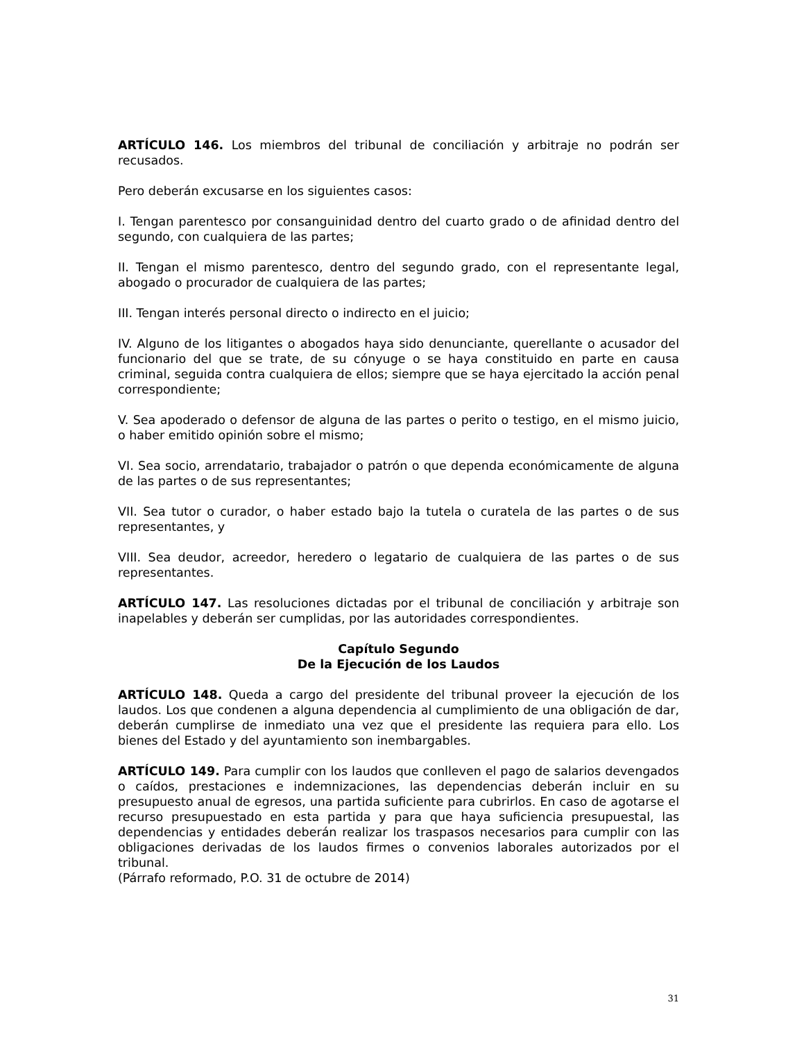ARTÍCULO 146. Los miembros del tribunal de conciliación y arbitraje no podrán ser recusados.
Pero deberán excusarse en los siguientes casos:
I. Tengan parentesco por consanguinidad dentro del cuarto grado o de afinidad dentro del segundo, con cualquiera de las partes;
II. Tengan el mismo parentesco, dentro del segundo grado, con el representante legal, abogado o procurador de cualquiera de las partes;
III. Tengan interés personal directo o indirecto en el juicio;
IV. Alguno de los litigantes o abogados haya sido denunciante, querellante o acusador del funcionario del que se trate, de su cónyuge o se haya constituido en parte en causa criminal, seguida contra cualquiera de ellos; siempre que se haya ejercitado la acción penal correspondiente;
V. Sea apoderado o defensor de alguna de las partes o perito o testigo, en el mismo juicio, o haber emitido opinión sobre el mismo;
VI. Sea socio, arrendatario, trabajador o patrón o que dependa económicamente de alguna de las partes o de sus representantes;
VII. Sea tutor o curador, o haber estado bajo la tutela o curatela de las partes o de sus representantes, y
VIII. Sea deudor, acreedor, heredero o legatario de cualquiera de las partes o de sus representantes.
ARTÍCULO 147. Las resoluciones dictadas por el tribunal de conciliación y arbitraje son inapelables y deberán ser cumplidas, por las autoridades correspondientes.
Capítulo Segundo
De la Ejecución de los Laudos
ARTÍCULO 148. Queda a cargo del presidente del tribunal proveer la ejecución de los laudos. Los que condenen a alguna dependencia al cumplimiento de una obligación de dar, deberán cumplirse de inmediato una vez que el presidente las requiera para ello. Los bienes del Estado y del ayuntamiento son inembargables.
ARTÍCULO 149. Para cumplir con los laudos que conlleven el pago de salarios devengados o caídos, prestaciones e indemnizaciones, las dependencias deberán incluir en su presupuesto anual de egresos, una partida suficiente para cubrirlos. En caso de agotarse el recurso presupuestado en esta partida y para que haya suficiencia presupuestal, las dependencias y entidades deberán realizar los traspasos necesarios para cumplir con las obligaciones derivadas de los laudos firmes o convenios laborales autorizados por el tribunal.
(Párrafo reformado, P.O. 31 de octubre de 2014)
31